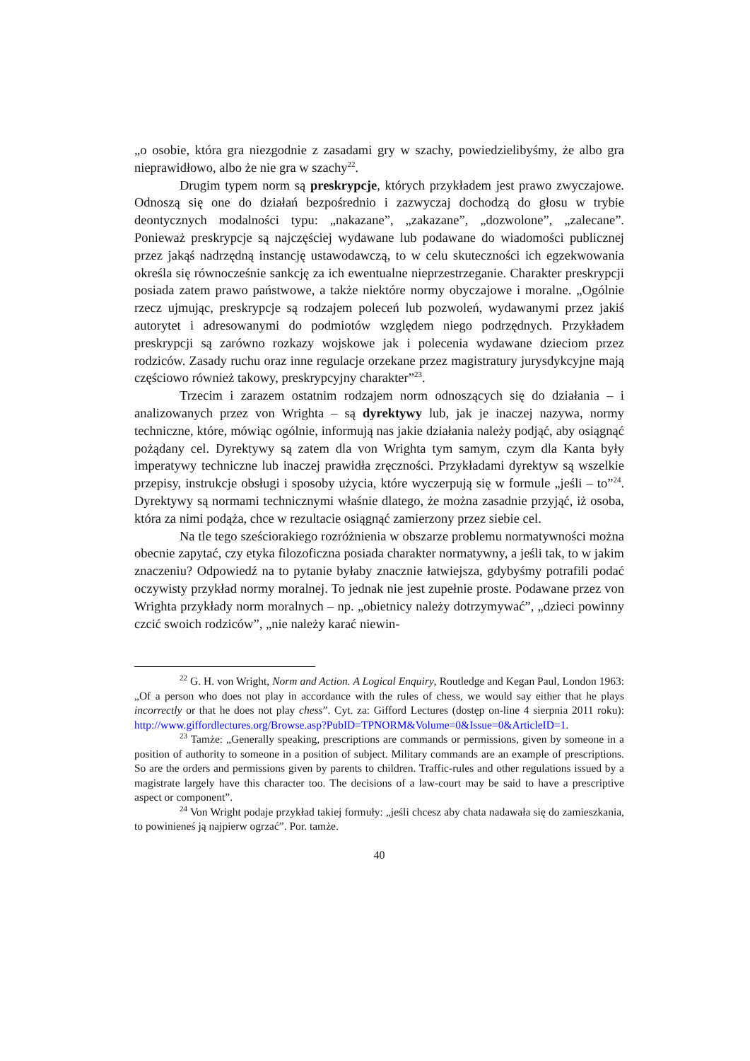„o osobie, która gra niezgodnie z zasadami gry w szachy, powiedzielibyśmy, że albo gra nieprawidłowo, albo że nie gra w szachy<sup>22</sup>.
Drugim typem norm są preskrypcje, których przykładem jest prawo zwyczajowe. Odnoszą się one do działań bezpośrednio i zazwyczaj dochodzą do głosu w trybie deontycznych modalności typu: „nakazane”, „zakazane”, „dozwolone”, „zalecane”. Ponieważ preskrypcje są najczęściej wydawane lub podawane do wiadomości publicznej przez jakąś nadrzędną instancję ustawodawczą, to w celu skuteczności ich egzekwowania określa się równocześnie sankcję za ich ewentualne nieprzestrzeganie. Charakter preskrypcji posiada zatem prawo państwowe, a także niektóre normy obyczajowe i moralne. „Ogólnie rzecz ujmując, preskrypcje są rodzajem poleceń lub pozwoleń, wydawanymi przez jakiś autorytet i adresowanymi do podmiotów względem niego podrzędnych. Przykładem preskrypcji są zarówno rozkazy wojskowe jak i polecenia wydawane dzieciom przez rodziców. Zasady ruchu oraz inne regulacje orzekane przez magistratury jurysdykcyjne mają częściowo również takowy, preskrypcyjny charakter”<sup>23</sup>.
Trzecim i zarazem ostatnim rodzajem norm odnoszących się do działania – i analizowanych przez von Wrighta – są dyrektywy lub, jak je inaczej nazywa, normy techniczne, które, mówiąc ogólnie, informują nas jakie działania należy podjąć, aby osiągnąć pożądany cel. Dyrektywy są zatem dla von Wrighta tym samym, czym dla Kanta były imperatywy techniczne lub inaczej prawidła zręczności. Przykładami dyrektyw są wszelkie przepisy, instrukcje obsługi i sposoby użycia, które wyczerpują się w formule „jeśli – to”<sup>24</sup>. Dyrektywy są normami technicznymi właśnie dlatego, że można zasadnie przyjąć, iż osoba, która za nimi podąża, chce w rezultacie osiągnąć zamierzony przez siebie cel.
Na tle tego sześciorakiego rozróżnienia w obszarze problemu normatywności można obecnie zapytać, czy etyka filozoficzna posiada charakter normatywny, a jeśli tak, to w jakim znaczeniu? Odpowiedź na to pytanie byłaby znacznie łatwiejsza, gdybyśmy potrafili podać oczywisty przykład normy moralnej. To jednak nie jest zupełnie proste. Podawane przez von Wrighta przykłady norm moralnych – np. „obietnicy należy dotrzymywać”, „dzieci powinny czcić swoich rodziców”, „nie należy karać niewin-
<sup>22</sup> G. H. von Wright, Norm and Action. A Logical Enquiry, Routledge and Kegan Paul, London 1963: „Of a person who does not play in accordance with the rules of chess, we would say either that he plays incorrectly or that he does not play chess”. Cyt. za: Gifford Lectures (dostęp on-line 4 sierpnia 2011 roku): http://www.giffordlectures.org/Browse.asp?PubID=TPNORM&Volume=0&Issue=0&ArticleID=1.
<sup>23</sup> Tamże: „Generally speaking, prescriptions are commands or permissions, given by someone in a position of authority to someone in a position of subject. Military commands are an example of prescriptions. So are the orders and permissions given by parents to children. Traffic-rules and other regulations issued by a magistrate largely have this character too. The decisions of a law-court may be said to have a prescriptive aspect or component”.
<sup>24</sup> Von Wright podaje przykład takiej formuły: „jeśli chcesz aby chata nadawała się do zamieszkania, to powinieneś ją najpierw ogrzać”. Por. tamże.
40